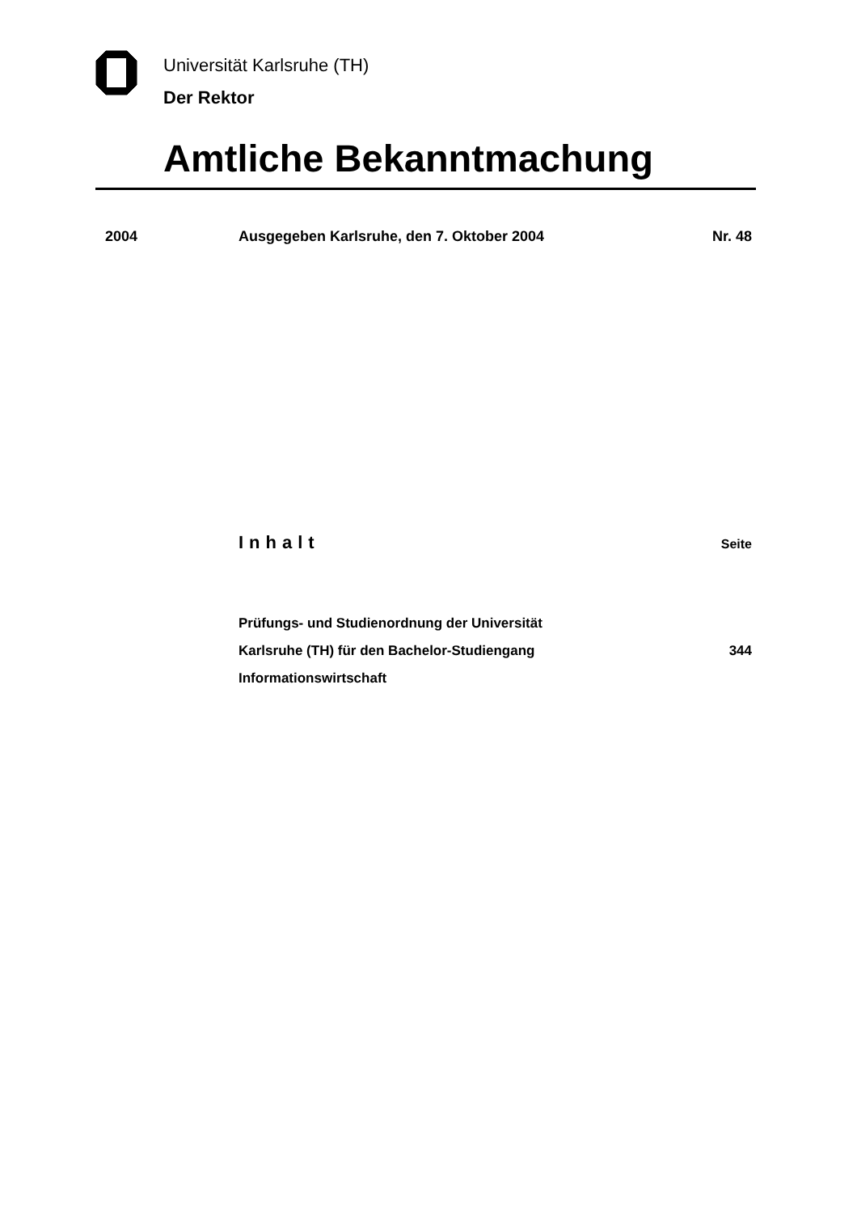Universität Karlsruhe (TH)
Der Rektor
Amtliche Bekanntmachung
2004 Ausgegeben Karlsruhe, den 7. Oktober 2004 Nr. 48
Inhalt Seite
Prüfungs- und Studienordnung der Universität
Karlsruhe (TH) für den Bachelor-Studiengang
Informationswirtschaft
344